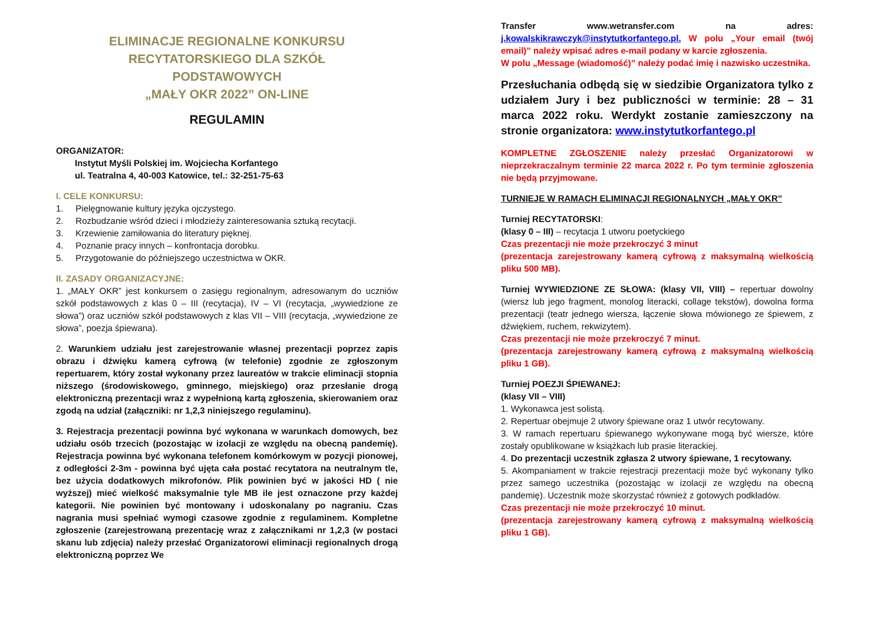ELIMINACJE REGIONALNE KONKURSU
RECYTATORSKIEGO DLA SZKÓŁ
PODSTAWOWYCH
„MAŁY OKR 2022” ON-LINE
REGULAMIN
ORGANIZATOR:
Instytut Myśli Polskiej im. Wojciecha Korfantego
ul. Teatralna 4, 40-003 Katowice, tel.: 32-251-75-63
I. CELE KONKURSU:
1. Pielęgnowanie kultury języka ojczystego.
2. Rozbudzanie wśród dzieci i młodzieży zainteresowania sztuką recytacji.
3. Krzewienie zamiłowania do literatury pięknej.
4. Poznanie pracy innych – konfrontacja dorobku.
5. Przygotowanie do późniejszego uczestnictwa w OKR.
II. ZASADY ORGANIZACYJNE:
1. „MAŁY OKR” jest konkursem o zasięgu regionalnym, adresowanym do uczniów szkół podstawowych z klas 0 – III (recytacja), IV – VI (recytacja, „wywiedzione ze słowa”) oraz uczniów szkół podstawowych z klas VII – VIII (recytacja, „wywiedzione ze słowa”, poezja śpiewana).
2. Warunkiem udziału jest zarejestrowanie własnej prezentacji poprzez zapis obrazu i dźwięku kamerą cyfrową (w telefonie) zgodnie ze zgłoszonym repertuarem, który został wykonany przez laureatów w trakcie eliminacji stopnia niższego (środowiskowego, gminnego, miejskiego) oraz przesłanie drogą elektroniczną prezentacji wraz z wypełnioną kartą zgłoszenia, skierowaniem oraz zgodą na udział (załączniki: nr 1,2,3 niniejszego regulaminu).
3. Rejestracja prezentacji powinna być wykonana w warunkach domowych, bez udziału osób trzecich (pozostając w izolacji ze względu na obecną pandemię). Rejestracja powinna być wykonana telefonem komórkowym w pozycji pionowej, z odległości 2-3m - powinna być ujęta cała postać recytatora na neutralnym tle, bez użycia dodatkowych mikrofonów. Plik powinien być w jakości HD ( nie wyższej) mieć wielkość maksymalnie tyle MB ile jest oznaczone przy każdej kategorii. Nie powinien być montowany i udoskonalany po nagraniu. Czas nagrania musi spełniać wymogi czasowe zgodnie z regulaminem. Kompletne zgłoszenie (zarejestrowaną prezentację wraz z załącznikami nr 1,2,3 (w postaci skanu lub zdjęcia) należy przesłać Organizatorowi eliminacji regionalnych drogą elektroniczną poprzez We
Transfer www.wetransfer.com na adres: j.kowalskikrawczyk@instytutkorfantego.pl. W polu „Your email (twój email)” należy wpisać adres e-mail podany w karcie zgłoszenia.
W polu „Message (wiadomość)” należy podać imię i nazwisko uczestnika.
Przesłuchania odbędą się w siedzibie Organizatora tylko z udziałem Jury i bez publiczności w terminie: 28 – 31 marca 2022 roku. Werdykt zostanie zamieszczony na stronie organizatora: www.instytutkorfantego.pl
KOMPLETNE ZGŁOSZENIE należy przesłać Organizatorowi w nieprzekraczalnym terminie 22 marca 2022 r. Po tym terminie zgłoszenia nie będą przyjmowane.
TURNIEJE W RAMACH ELIMINACJI REGIONALNYCH „MAŁY OKR”
Turniej RECYTATORSKI:
(klasy 0 – III) – recytacja 1 utworu poetyckiego
Czas prezentacji nie może przekroczyć 3 minut
(prezentacja zarejestrowany kamerą cyfrową z maksymalną wielkością pliku 500 MB).
Turniej WYWIEDZIONE ZE SŁOWA: (klasy VII, VIII) – repertuar dowolny (wiersz lub jego fragment, monolog literacki, collage tekstów), dowolna forma prezentacji (teatr jednego wiersza, łączenie słowa mówionego ze śpiewem, z dźwiękiem, ruchem, rekwizytem).
Czas prezentacji nie może przekroczyć 7 minut.
(prezentacja zarejestrowany kamerą cyfrową z maksymalną wielkością pliku 1 GB).
Turniej POEZJI ŚPIEWANEJ:
(klasy VII – VIII)
1. Wykonawca jest solistą.
2. Repertuar obejmuje 2 utwory śpiewane oraz 1 utwór recytowany.
3. W ramach repertuaru śpiewanego wykonywane mogą być wiersze, które zostały opublikowane w książkach lub prasie literackiej.
4. Do prezentacji uczestnik zgłasza 2 utwory śpiewane, 1 recytowany.
5. Akompaniament w trakcie rejestracji prezentacji może być wykonany tylko przez samego uczestnika (pozostając w izolacji ze względu na obecną pandemię). Uczestnik może skorzystać również z gotowych podkładów.
Czas prezentacji nie może przekroczyć 10 minut.
(prezentacja zarejestrowany kamerą cyfrową z maksymalną wielkością pliku 1 GB).